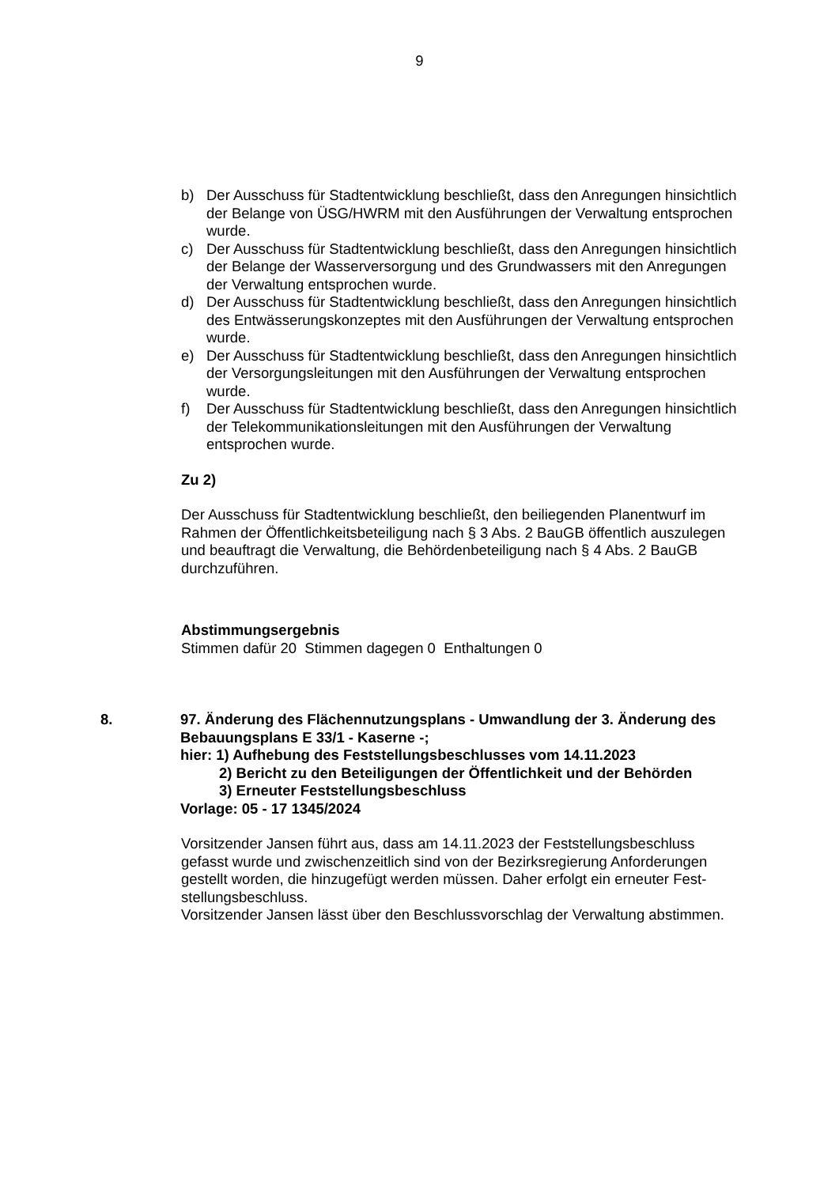9
b) Der Ausschuss für Stadtentwicklung beschließt, dass den Anregungen hin­sichtlich der Belange von ÜSG/HWRM mit den Ausführungen der Verwaltung entsprochen wurde.
c) Der Ausschuss für Stadtentwicklung beschließt, dass den Anregungen hin­sichtlich der Belange der Wasserversorgung und des Grundwassers mit den Anregungen der Verwaltung entsprochen wurde.
d) Der Ausschuss für Stadtentwicklung beschließt, dass den Anregungen hin­sichtlich des Entwässerungskonzeptes mit den Ausführungen der Verwaltung entsprochen wurde.
e) Der Ausschuss für Stadtentwicklung beschließt, dass den Anregungen hin­sichtlich der Versorgungsleitungen mit den Ausführungen der Verwaltung ent­sprochen wurde.
f) Der Ausschuss für Stadtentwicklung beschließt, dass den Anregungen hin­sichtlich der Telekommunikationsleitungen mit den Ausführungen der Verwal­tung entsprochen wurde.
Zu 2)
Der Ausschuss für Stadtentwicklung beschließt, den beiliegenden Planentwurf im Rahmen der Öffentlichkeitsbeteiligung nach § 3 Abs. 2 BauGB öffentlich auszule­gen und beauftragt die Verwaltung, die Behördenbeteiligung nach § 4 Abs. 2 BauGB durchzuführen.
Abstimmungsergebnis
Stimmen dafür 20 Stimmen dagegen 0 Enthaltungen 0
8. 97. Änderung des Flächennutzungsplans - Umwandlung der 3. Änderung des Bebauungsplans E 33/1 - Kaserne -;
hier: 1) Aufhebung des Feststellungsbeschlusses vom 14.11.2023
2) Bericht zu den Beteiligungen der Öffentlichkeit und der Behörden
3) Erneuter Feststellungsbeschluss
Vorlage: 05 - 17 1345/2024
Vorsitzender Jansen führt aus, dass am 14.11.2023 der Feststellungsbeschluss gefasst wurde und zwischenzeitlich sind von der Bezirksregierung Anforderungen gestellt worden, die hinzugefügt werden müssen. Daher erfolgt ein erneuter Fest­stellungsbeschluss.
Vorsitzender Jansen lässt über den Beschlussvorschlag der Verwaltung abstim­men.